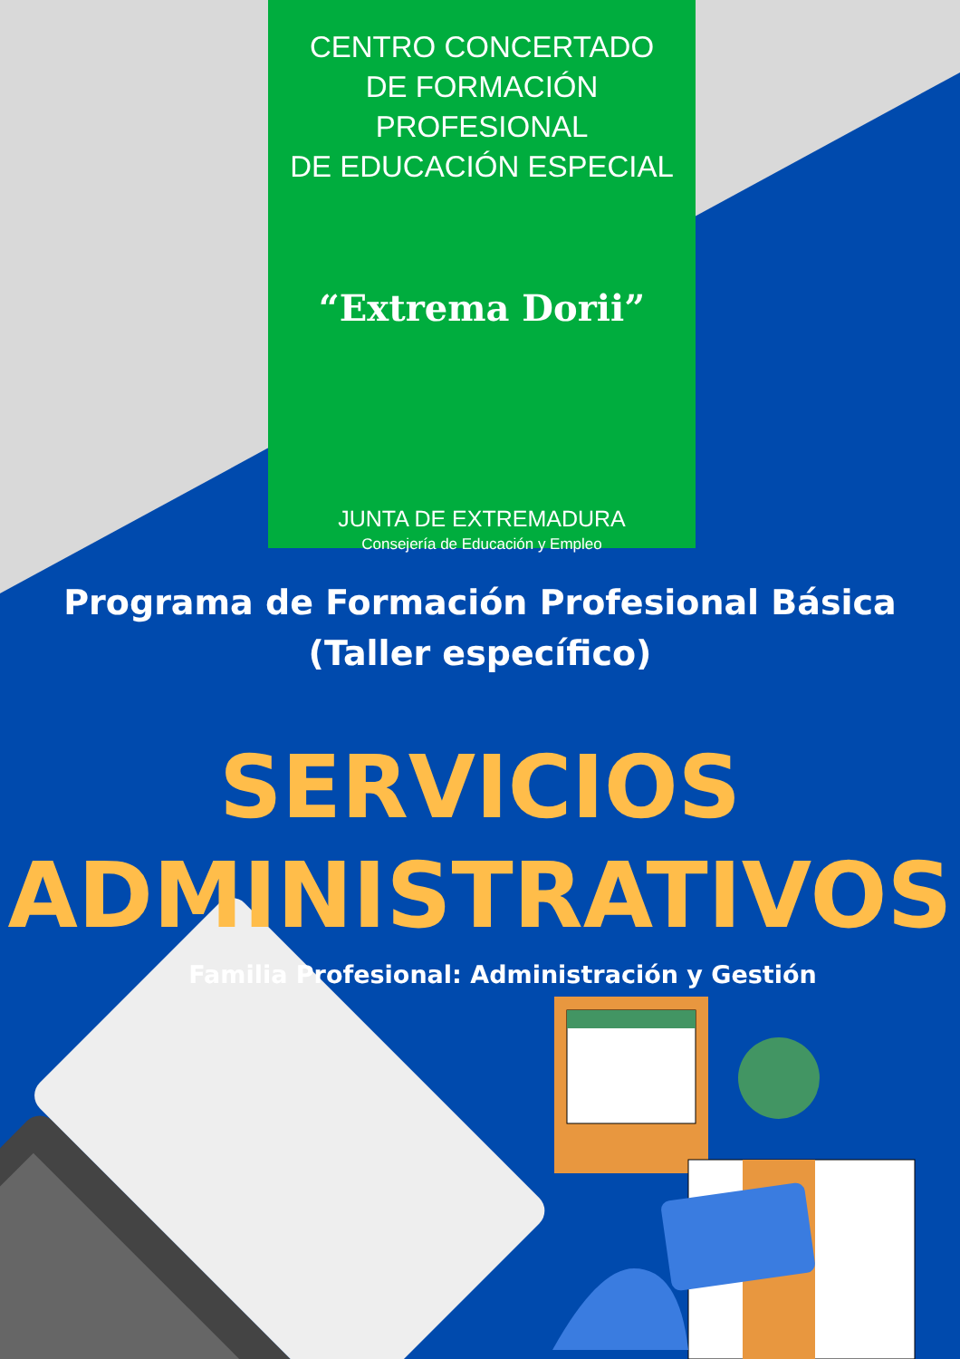CENTRO CONCERTADO
DE FORMACIÓN PROFESIONAL
DE EDUCACIÓN ESPECIAL
“Extrema Dorii”
JUNTA DE EXTREMADURA
Consejería de Educación y Empleo
Programa de Formación Profesional Básica
(Taller específico)
SERVICIOS
ADMINISTRATIVOS
Familia Profesional: Administración y Gestión